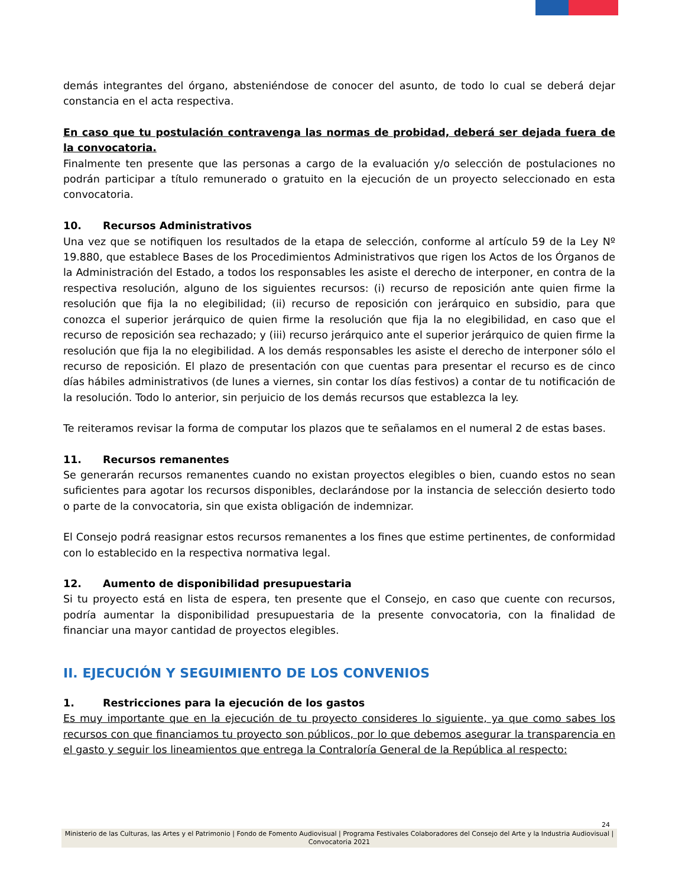demás integrantes del órgano, absteniéndose de conocer del asunto, de todo lo cual se deberá dejar constancia en el acta respectiva.
En caso que tu postulación contravenga las normas de probidad, deberá ser dejada fuera de la convocatoria.
Finalmente ten presente que las personas a cargo de la evaluación y/o selección de postulaciones no podrán participar a título remunerado o gratuito en la ejecución de un proyecto seleccionado en esta convocatoria.
10. Recursos Administrativos
Una vez que se notifiquen los resultados de la etapa de selección, conforme al artículo 59 de la Ley Nº 19.880, que establece Bases de los Procedimientos Administrativos que rigen los Actos de los Órganos de la Administración del Estado, a todos los responsables les asiste el derecho de interponer, en contra de la respectiva resolución, alguno de los siguientes recursos: (i) recurso de reposición ante quien firme la resolución que fija la no elegibilidad; (ii) recurso de reposición con jerárquico en subsidio, para que conozca el superior jerárquico de quien firme la resolución que fija la no elegibilidad, en caso que el recurso de reposición sea rechazado; y (iii) recurso jerárquico ante el superior jerárquico de quien firme la resolución que fija la no elegibilidad. A los demás responsables les asiste el derecho de interponer sólo el recurso de reposición. El plazo de presentación con que cuentas para presentar el recurso es de cinco días hábiles administrativos (de lunes a viernes, sin contar los días festivos) a contar de tu notificación de la resolución. Todo lo anterior, sin perjuicio de los demás recursos que establezca la ley.
Te reiteramos revisar la forma de computar los plazos que te señalamos en el numeral 2 de estas bases.
11. Recursos remanentes
Se generarán recursos remanentes cuando no existan proyectos elegibles o bien, cuando estos no sean suficientes para agotar los recursos disponibles, declarándose por la instancia de selección desierto todo o parte de la convocatoria, sin que exista obligación de indemnizar.
El Consejo podrá reasignar estos recursos remanentes a los fines que estime pertinentes, de conformidad con lo establecido en la respectiva normativa legal.
12. Aumento de disponibilidad presupuestaria
Si tu proyecto está en lista de espera, ten presente que el Consejo, en caso que cuente con recursos, podría aumentar la disponibilidad presupuestaria de la presente convocatoria, con la finalidad de financiar una mayor cantidad de proyectos elegibles.
II. EJECUCIÓN Y SEGUIMIENTO DE LOS CONVENIOS
1. Restricciones para la ejecución de los gastos
Es muy importante que en la ejecución de tu proyecto consideres lo siguiente, ya que como sabes los recursos con que financiamos tu proyecto son públicos, por lo que debemos asegurar la transparencia en el gasto y seguir los lineamientos que entrega la Contraloría General de la República al respecto:
24
Ministerio de las Culturas, las Artes y el Patrimonio | Fondo de Fomento Audiovisual | Programa Festivales Colaboradores del Consejo del Arte y la Industria Audiovisual | Convocatoria 2021